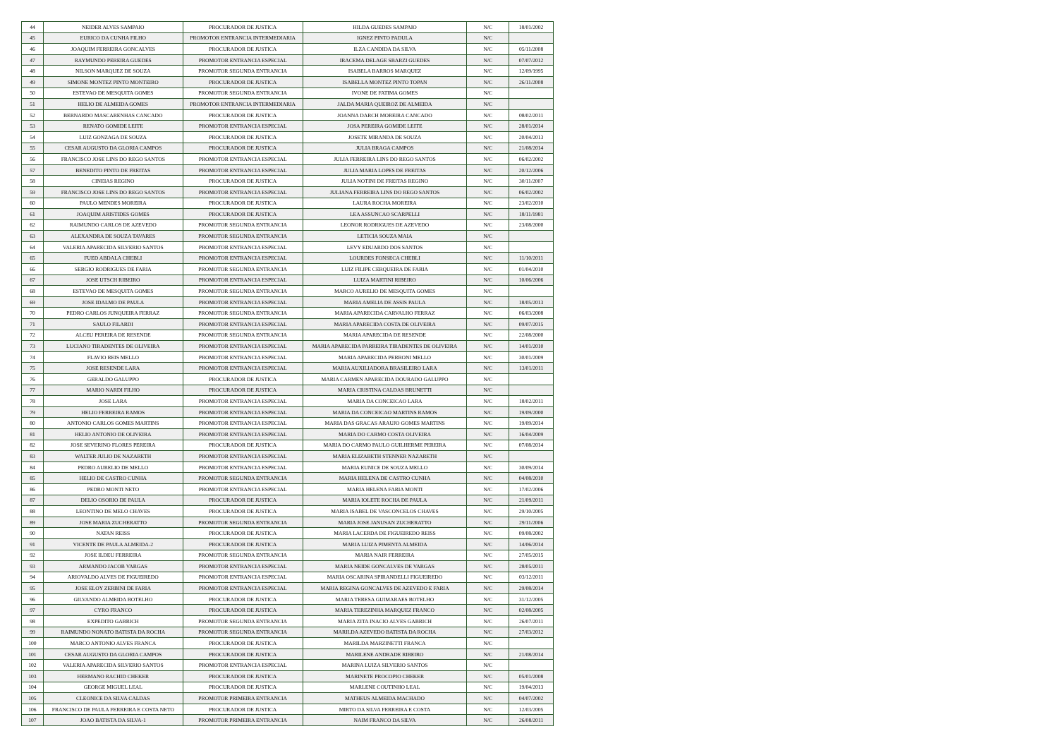| 44 | NEIDER ALVES SAMPAIO | PROCURADOR DE JUSTICA | HILDA GUEDES SAMPAIO | N/C | 18/01/2002 |
| 45 | EURICO DA CUNHA FILHO | PROMOTOR ENTRANCIA INTERMEDIARIA | IGNEZ PINTO PADULA | N/C | |
| 46 | JOAQUIM FERREIRA GONCALVES | PROCURADOR DE JUSTICA | ILZA CANDIDA DA SILVA | N/C | 05/11/2008 |
| 47 | RAYMUNDO PEREIRA GUEDES | PROMOTOR ENTRANCIA ESPECIAL | IRACEMA DELAGE SBARZI GUEDES | N/C | 07/07/2012 |
| 48 | NILSON MARQUEZ DE SOUZA | PROMOTOR SEGUNDA ENTRANCIA | ISABELA BARROS MARQUEZ | N/C | 12/09/1995 |
| 49 | SIMONE MONTEZ PINTO MONTEIRO | PROCURADOR DE JUSTICA | ISABELLA MONTEZ PINTO TOPAN | N/C | 26/11/2008 |
| 50 | ESTEVAO DE MESQUITA GOMES | PROMOTOR SEGUNDA ENTRANCIA | IVONE DE FATIMA GOMES | N/C | |
| 51 | HELIO DE ALMEIDA GOMES | PROMOTOR ENTRANCIA INTERMEDIARIA | JALDA MARIA QUEIROZ DE ALMEIDA | N/C | |
| 52 | BERNARDO MASCARENHAS CANCADO | PROCURADOR DE JUSTICA | JOANNA DARCH MOREIRA CANCADO | N/C | 08/02/2011 |
| 53 | RENATO GOMIDE LEITE | PROMOTOR ENTRANCIA ESPECIAL | JOSA PEREIRA GOMIDE LEITE | N/C | 28/01/2014 |
| 54 | LUIZ GONZAGA DE SOUZA | PROCURADOR DE JUSTICA | JOSETE MIRANDA DE SOUZA | N/C | 20/04/2013 |
| 55 | CESAR AUGUSTO DA GLORIA CAMPOS | PROCURADOR DE JUSTICA | JULIA BRAGA CAMPOS | N/C | 21/08/2014 |
| 56 | FRANCISCO JOSE LINS DO REGO SANTOS | PROMOTOR ENTRANCIA ESPECIAL | JULIA FERREIRA LINS DO REGO SANTOS | N/C | 06/02/2002 |
| 57 | BENEDITO PINTO DE FREITAS | PROMOTOR ENTRANCIA ESPECIAL | JULIA MARIA LOPES DE FREITAS | N/C | 20/12/2006 |
| 58 | CINEIAS REGINO | PROCURADOR DE JUSTICA | JULIA NOTINI DE FREITAS REGINO | N/C | 30/11/2007 |
| 59 | FRANCISCO JOSE LINS DO REGO SANTOS | PROMOTOR ENTRANCIA ESPECIAL | JULIANA FERREIRA LINS DO REGO SANTOS | N/C | 06/02/2002 |
| 60 | PAULO MENDES MOREIRA | PROCURADOR DE JUSTICA | LAURA ROCHA MOREIRA | N/C | 23/02/2010 |
| 61 | JOAQUIM ARISTIDES GOMES | PROCURADOR DE JUSTICA | LEA ASSUNCAO SCARPELLI | N/C | 18/11/1981 |
| 62 | RAIMUNDO CARLOS DE AZEVEDO | PROMOTOR SEGUNDA ENTRANCIA | LEONOR RODRIGUES DE AZEVEDO | N/C | 23/08/2000 |
| 63 | ALEXANDRA DE SOUZA TAVARES | PROMOTOR SEGUNDA ENTRANCIA | LETICIA SOUZA MAIA | N/C | |
| 64 | VALERIA APARECIDA SILVERIO SANTOS | PROMOTOR ENTRANCIA ESPECIAL | LEVY EDUARDO DOS SANTOS | N/C | |
| 65 | FUED ABDALA CHEBLI | PROMOTOR ENTRANCIA ESPECIAL | LOURDES FONSECA CHEBLI | N/C | 11/10/2011 |
| 66 | SERGIO RODRIGUES DE FARIA | PROMOTOR SEGUNDA ENTRANCIA | LUIZ FILIPE CERQUEIRA DE FARIA | N/C | 01/04/2010 |
| 67 | JOSE UTSCH RIBEIRO | PROMOTOR ENTRANCIA ESPECIAL | LUIZA MARTINI RIBEIRO | N/C | 10/06/2006 |
| 68 | ESTEVAO DE MESQUITA GOMES | PROMOTOR SEGUNDA ENTRANCIA | MARCO AURELIO DE MESQUITA GOMES | N/C | |
| 69 | JOSE IDALMO DE PAULA | PROMOTOR ENTRANCIA ESPECIAL | MARIA AMELIA DE ASSIS PAULA | N/C | 18/05/2013 |
| 70 | PEDRO CARLOS JUNQUEIRA FERRAZ | PROMOTOR SEGUNDA ENTRANCIA | MARIA APARECIDA CARVALHO FERRAZ | N/C | 06/03/2008 |
| 71 | SAULO FILARDI | PROMOTOR ENTRANCIA ESPECIAL | MARIA APARECIDA COSTA DE OLIVEIRA | N/C | 09/07/2015 |
| 72 | ALCEU PEREIRA DE RESENDE | PROMOTOR SEGUNDA ENTRANCIA | MARIA APARECIDA DE RESENDE | N/C | 22/08/2000 |
| 73 | LUCIANO TIRADENTES DE OLIVEIRA | PROMOTOR ENTRANCIA ESPECIAL | MARIA APARECIDA PARREIRA TIRADENTES DE OLIVEIRA | N/C | 14/01/2010 |
| 74 | FLAVIO REIS MELLO | PROMOTOR ENTRANCIA ESPECIAL | MARIA APARECIDA PERRONI MELLO | N/C | 30/01/2009 |
| 75 | JOSE RESENDE LARA | PROMOTOR ENTRANCIA ESPECIAL | MARIA AUXILIADORA BRASILEIRO LARA | N/C | 13/01/2011 |
| 76 | GERALDO GALUPPO | PROCURADOR DE JUSTICA | MARIA CARMEN APARECIDA DOURADO GALUPPO | N/C | |
| 77 | MARIO NARDI FILHO | PROCURADOR DE JUSTICA | MARIA CRISTINA CALDAS BRUNETTI | N/C | |
| 78 | JOSE LARA | PROMOTOR ENTRANCIA ESPECIAL | MARIA DA CONCEICAO LARA | N/C | 18/02/2011 |
| 79 | HELIO FERREIRA RAMOS | PROMOTOR ENTRANCIA ESPECIAL | MARIA DA CONCEICAO MARTINS RAMOS | N/C | 19/09/2000 |
| 80 | ANTONIO CARLOS GOMES MARTINS | PROMOTOR ENTRANCIA ESPECIAL | MARIA DAS GRACAS ARAUJO GOMES MARTINS | N/C | 19/09/2014 |
| 81 | HELIO ANTONIO DE OLIVEIRA | PROMOTOR ENTRANCIA ESPECIAL | MARIA DO CARMO COSTA OLIVEIRA | N/C | 16/04/2009 |
| 82 | JOSE SEVERINO FLORES PEREIRA | PROCURADOR DE JUSTICA | MARIA DO CARMO PAULO GUILHERME PEREIRA | N/C | 07/08/2014 |
| 83 | WALTER JULIO DE NAZARETH | PROMOTOR ENTRANCIA ESPECIAL | MARIA ELIZABETH STENNER NAZARETH | N/C | |
| 84 | PEDRO AURELIO DE MELLO | PROMOTOR ENTRANCIA ESPECIAL | MARIA EUNICE DE SOUZA MELLO | N/C | 30/09/2014 |
| 85 | HELIO DE CASTRO CUNHA | PROMOTOR SEGUNDA ENTRANCIA | MARIA HELENA DE CASTRO CUNHA | N/C | 04/08/2010 |
| 86 | PEDRO MONTI NETO | PROMOTOR ENTRANCIA ESPECIAL | MARIA HELENA FARIA MONTI | N/C | 17/02/2006 |
| 87 | DELIO OSORIO DE PAULA | PROCURADOR DE JUSTICA | MARIA IOLETE ROCHA DE PAULA | N/C | 21/09/2011 |
| 88 | LEONTINO DE MELO CHAVES | PROCURADOR DE JUSTICA | MARIA ISABEL DE VASCONCELOS CHAVES | N/C | 29/10/2005 |
| 89 | JOSE MARIA ZUCHERATTO | PROMOTOR SEGUNDA ENTRANCIA | MARIA JOSE JANUSAN ZUCHERATTO | N/C | 29/11/2006 |
| 90 | NATAN REISS | PROCURADOR DE JUSTICA | MARIA LACERDA DE FIGUEIREDO REISS | N/C | 09/08/2002 |
| 91 | VICENTE DE PAULA ALMEIDA-2 | PROCURADOR DE JUSTICA | MARIA LUIZA PIMENTA ALMEIDA | N/C | 14/06/2014 |
| 92 | JOSE ILDEU FERREIRA | PROMOTOR SEGUNDA ENTRANCIA | MARIA NAIR FERREIRA | N/C | 27/05/2015 |
| 93 | ARMANDO JACOB VARGAS | PROMOTOR ENTRANCIA ESPECIAL | MARIA NEIDE GONCALVES DE VARGAS | N/C | 28/05/2011 |
| 94 | ARIOVALDO ALVES DE FIGUEIREDO | PROMOTOR ENTRANCIA ESPECIAL | MARIA OSCARINA SPIRANDELLI FIGUEIREDO | N/C | 03/12/2011 |
| 95 | JOSE ELOY ZERBINI DE FARIA | PROMOTOR ENTRANCIA ESPECIAL | MARIA REGINA GONCALVES DE AZEVEDO E FARIA | N/C | 29/08/2014 |
| 96 | GILVANDO ALMEIDA BOTELHO | PROCURADOR DE JUSTICA | MARIA TERESA GUIMARAES BOTELHO | N/C | 31/12/2005 |
| 97 | CYRO FRANCO | PROCURADOR DE JUSTICA | MARIA TEREZINHA MARQUEZ FRANCO | N/C | 02/08/2005 |
| 98 | EXPEDITO GABRICH | PROMOTOR SEGUNDA ENTRANCIA | MARIA ZITA INACIO ALVES GABRICH | N/C | 26/07/2011 |
| 99 | RAIMUNDO NONATO BATISTA DA ROCHA | PROMOTOR SEGUNDA ENTRANCIA | MARILDA AZEVEDO BATISTA DA ROCHA | N/C | 27/03/2012 |
| 100 | MARCO ANTONIO ALVES FRANCA | PROCURADOR DE JUSTICA | MARILDA MARZINETTI FRANCA | N/C | |
| 101 | CESAR AUGUSTO DA GLORIA CAMPOS | PROCURADOR DE JUSTICA | MARILENE ANDRADE RIBEIRO | N/C | 21/08/2014 |
| 102 | VALERIA APARECIDA SILVERIO SANTOS | PROMOTOR ENTRANCIA ESPECIAL | MARINA LUIZA SILVERIO SANTOS | N/C | |
| 103 | HERMANO RACHID CHEKER | PROCURADOR DE JUSTICA | MARINETE PROCOPIO CHEKER | N/C | 05/01/2008 |
| 104 | GEORGE MIGUEL LEAL | PROCURADOR DE JUSTICA | MARLENE COUTINHO LEAL | N/C | 19/04/2013 |
| 105 | CLEONICE DA SILVA CALDAS | PROMOTOR PRIMEIRA ENTRANCIA | MATHEUS ALMEIDA MACHADO | N/C | 04/07/2002 |
| 106 | FRANCISCO DE PAULA FERREIRA E COSTA NETO | PROCURADOR DE JUSTICA | MIRTO DA SILVA FERREIRA E COSTA | N/C | 12/03/2005 |
| 107 | JOAO BATISTA DA SILVA-1 | PROMOTOR PRIMEIRA ENTRANCIA | NAIM FRANCO DA SILVA | N/C | 26/08/2011 |